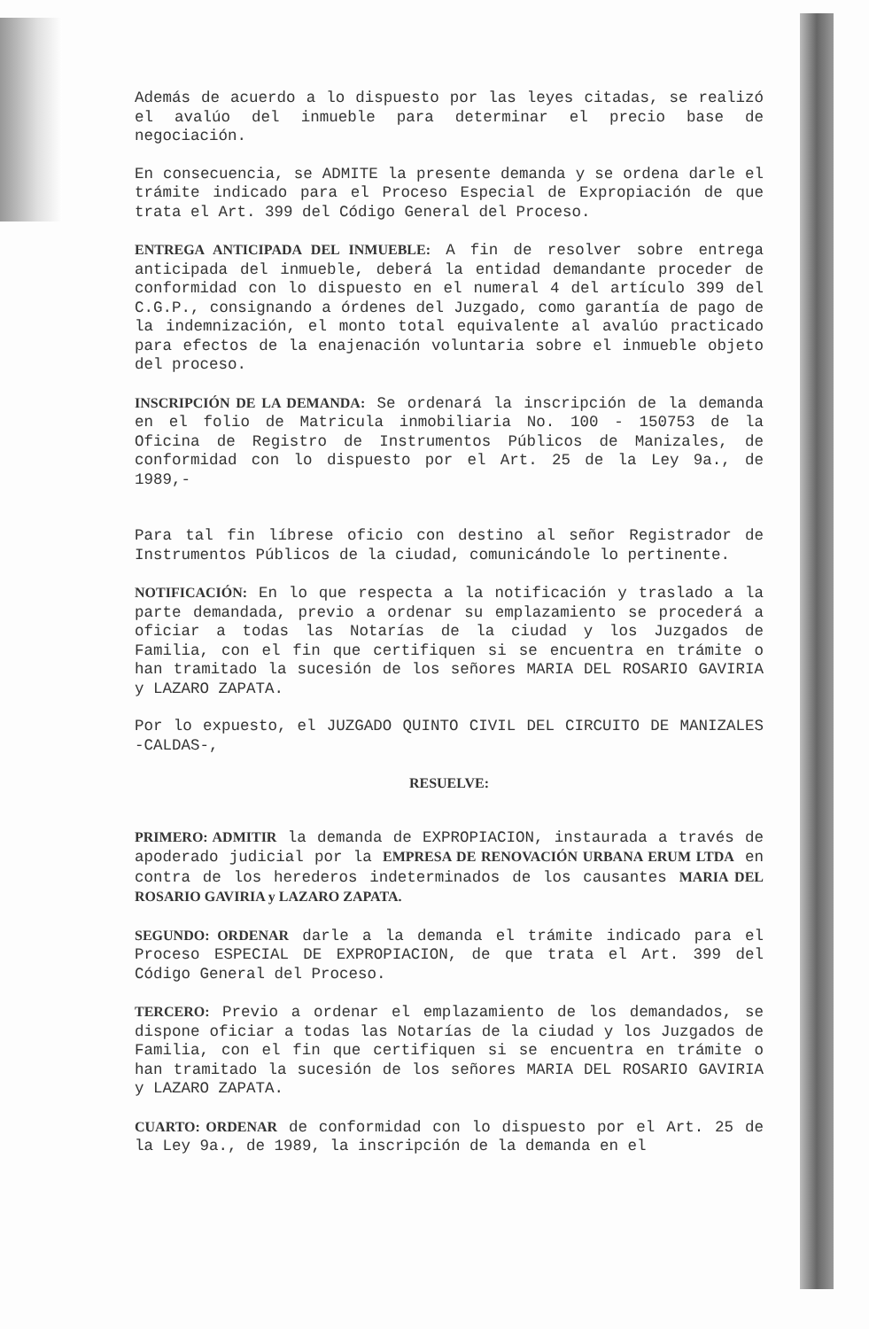Además de acuerdo a lo dispuesto por las leyes citadas, se realizó el avalúo del inmueble para determinar el precio base de negociación.
En consecuencia, se ADMITE la presente demanda y se ordena darle el trámite indicado para el Proceso Especial de Expropiación de que trata el Art. 399 del Código General del Proceso.
ENTREGA ANTICIPADA DEL INMUEBLE: A fin de resolver sobre entrega anticipada del inmueble, deberá la entidad demandante proceder de conformidad con lo dispuesto en el numeral 4 del artículo 399 del C.G.P., consignando a órdenes del Juzgado, como garantía de pago de la indemnización, el monto total equivalente al avalúo practicado para efectos de la enajenación voluntaria sobre el inmueble objeto del proceso.
INSCRIPCIÓN DE LA DEMANDA: Se ordenará la inscripción de la demanda en el folio de Matricula inmobiliaria No. 100 - 150753 de la Oficina de Registro de Instrumentos Públicos de Manizales, de conformidad con lo dispuesto por el Art. 25 de la Ley 9a., de 1989,-
Para tal fin líbrese oficio con destino al señor Registrador de Instrumentos Públicos de la ciudad, comunicándole lo pertinente.
NOTIFICACIÓN: En lo que respecta a la notificación y traslado a la parte demandada, previo a ordenar su emplazamiento se procederá a oficiar a todas las Notarías de la ciudad y los Juzgados de Familia, con el fin que certifiquen si se encuentra en trámite o han tramitado la sucesión de los señores MARIA DEL ROSARIO GAVIRIA y LAZARO ZAPATA.
Por lo expuesto, el JUZGADO QUINTO CIVIL DEL CIRCUITO DE MANIZALES -CALDAS-,
RESUELVE:
PRIMERO: ADMITIR la demanda de EXPROPIACION, instaurada a través de apoderado judicial por la EMPRESA DE RENOVACIÓN URBANA ERUM LTDA en contra de los herederos indeterminados de los causantes MARIA DEL ROSARIO GAVIRIA y LAZARO ZAPATA.
SEGUNDO: ORDENAR darle a la demanda el trámite indicado para el Proceso ESPECIAL DE EXPROPIACION, de que trata el Art. 399 del Código General del Proceso.
TERCERO: Previo a ordenar el emplazamiento de los demandados, se dispone oficiar a todas las Notarías de la ciudad y los Juzgados de Familia, con el fin que certifiquen si se encuentra en trámite o han tramitado la sucesión de los señores MARIA DEL ROSARIO GAVIRIA y LAZARO ZAPATA.
CUARTO: ORDENAR de conformidad con lo dispuesto por el Art. 25 de la Ley 9a., de 1989, la inscripción de la demanda en el